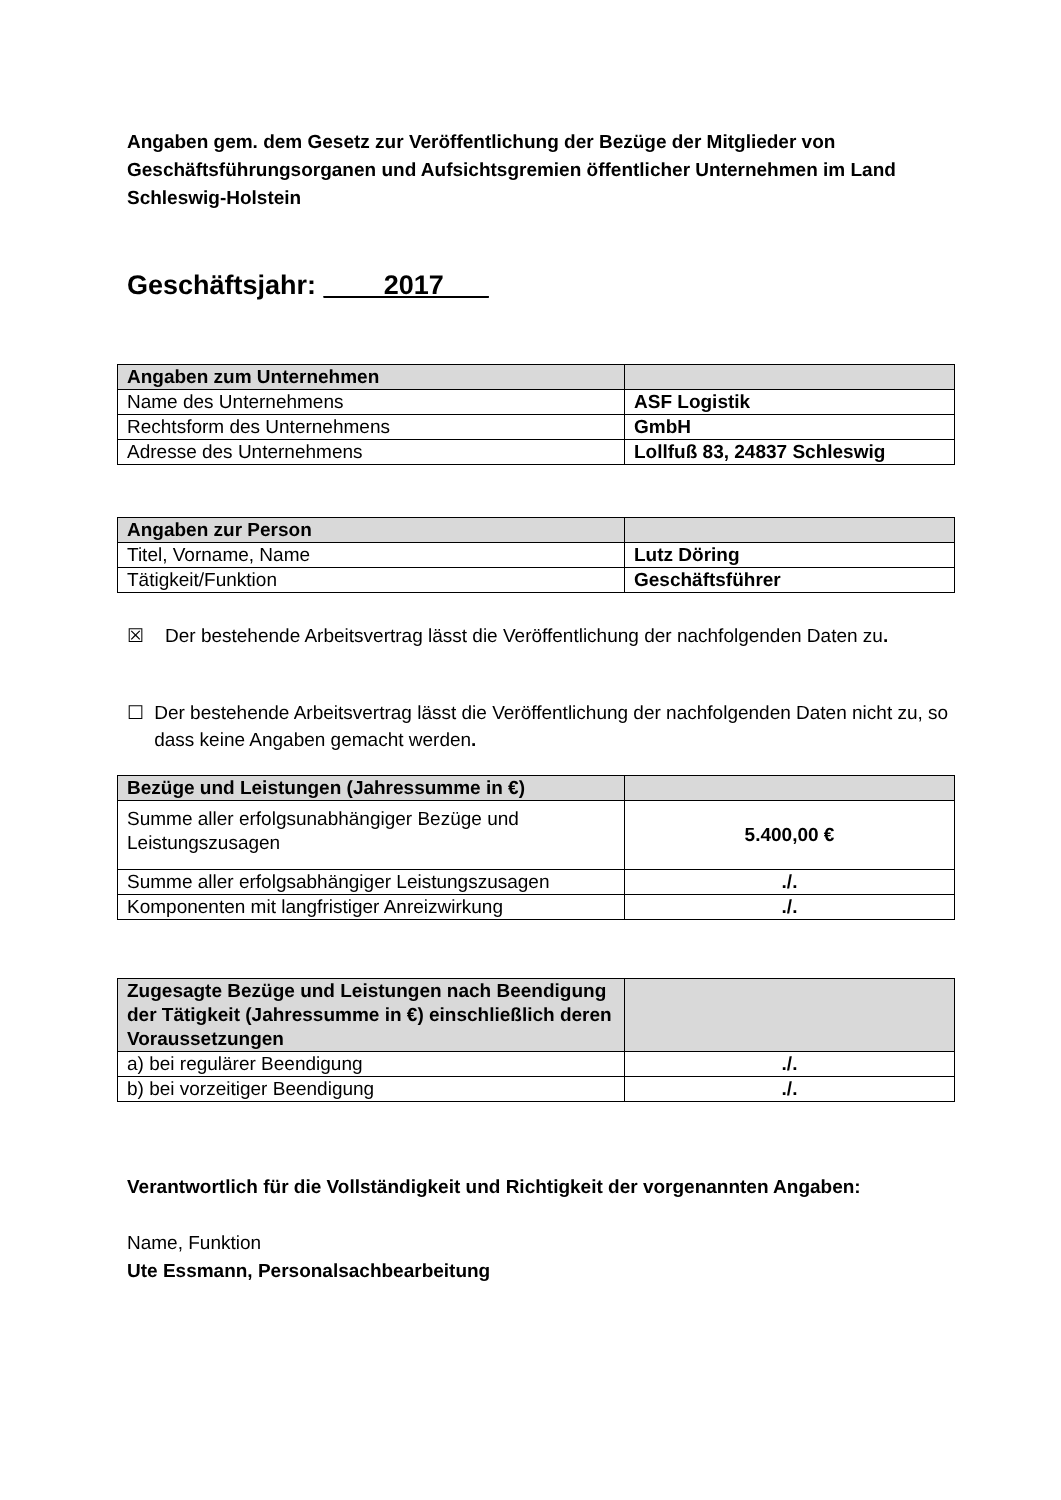Angaben gem. dem Gesetz zur Veröffentlichung der Bezüge der Mitglieder von Geschäftsführungsorganen und Aufsichtsgremien öffentlicher Unternehmen im Land Schleswig-Holstein
Geschäftsjahr: ____2017___
| Angaben zum Unternehmen | |
| --- | --- |
| Name des Unternehmens | ASF Logistik |
| Rechtsform des Unternehmens | GmbH |
| Adresse des Unternehmens | Lollfuß 83, 24837 Schleswig |
| Angaben zur Person | |
| --- | --- |
| Titel, Vorname, Name | Lutz Döring |
| Tätigkeit/Funktion | Geschäftsführer |
☒ Der bestehende Arbeitsvertrag lässt die Veröffentlichung der nachfolgenden Daten zu.
☐ Der bestehende Arbeitsvertrag lässt die Veröffentlichung der nachfolgenden Daten nicht zu, so dass keine Angaben gemacht werden.
| Bezüge und Leistungen (Jahressumme in €) | |
| --- | --- |
| Summe aller erfolgsunabhängiger Bezüge und Leistungszusagen | 5.400,00 € |
| Summe aller erfolgsabhängiger Leistungszusagen | ./. |
| Komponenten mit langfristiger Anreizwirkung | ./. |
| Zugesagte Bezüge und Leistungen nach Beendigung der Tätigkeit (Jahressumme in €) einschließlich deren Voraussetzungen | |
| --- | --- |
| a) bei regulärer Beendigung | ./. |
| b) bei vorzeitiger Beendigung | ./. |
Verantwortlich für die Vollständigkeit und Richtigkeit der vorgenannten Angaben:
Name, Funktion
Ute Essmann, Personalsachbearbeitung